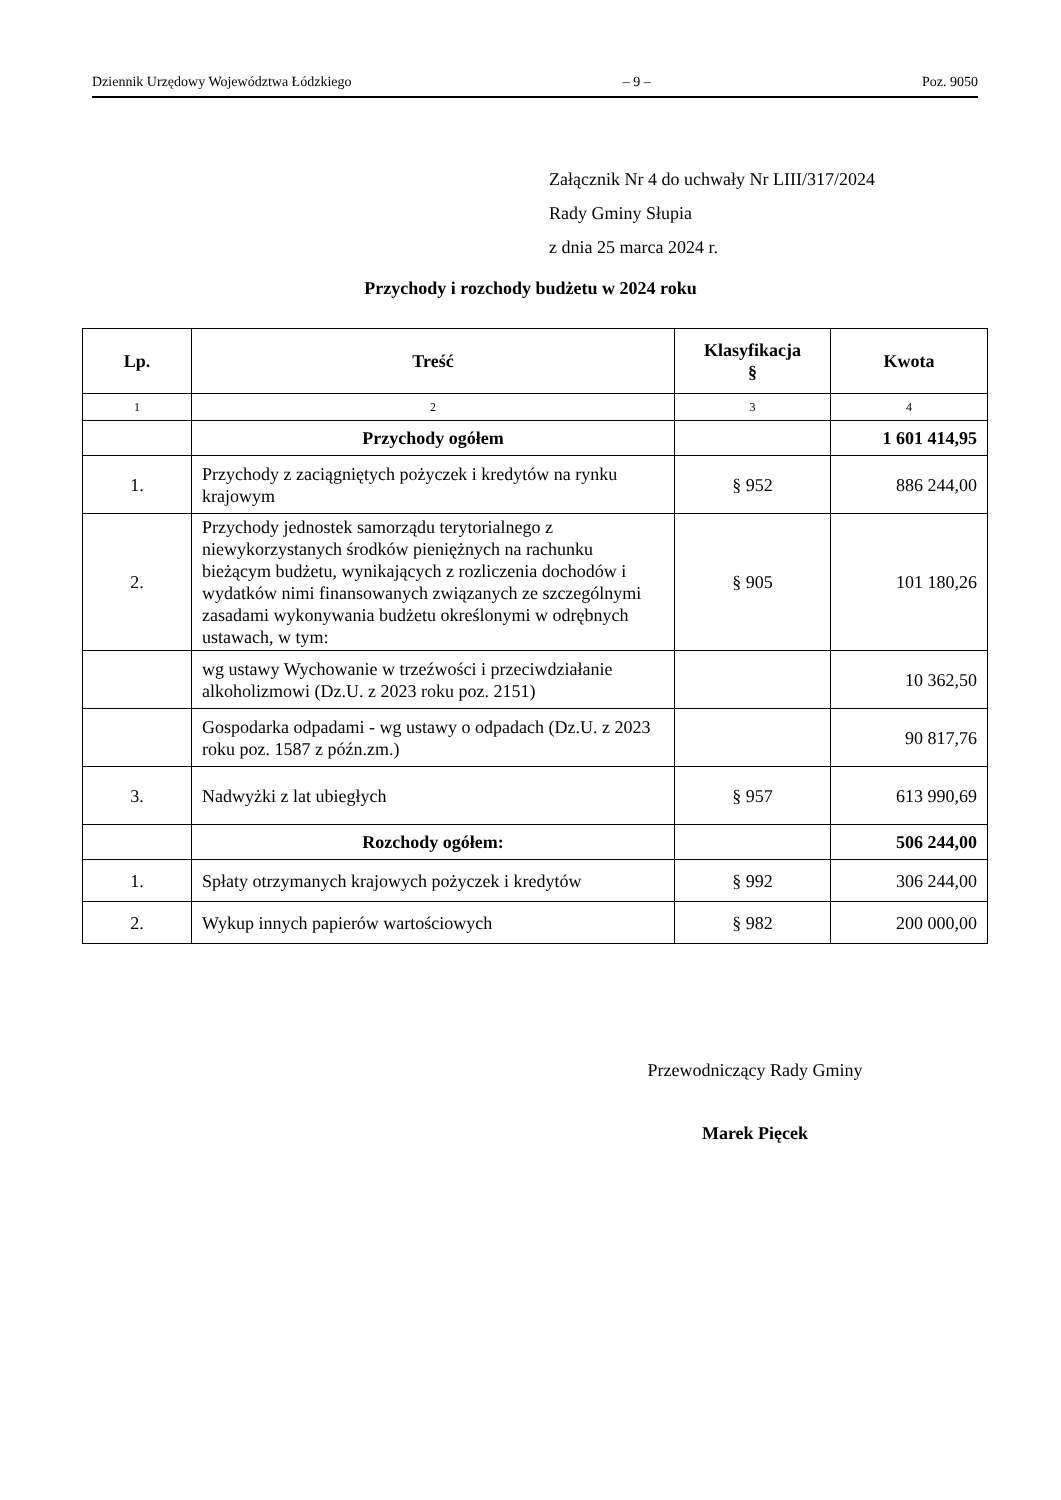Dziennik Urzędowy Województwa Łódzkiego – 9 – Poz. 9050
Załącznik Nr 4 do uchwały Nr LIII/317/2024
Rady Gminy Słupia
z dnia 25 marca 2024 r.
Przychody i rozchody budżetu w 2024 roku
| Lp. | Treść | Klasyfikacja § | Kwota |
| --- | --- | --- | --- |
| 1 | 2 | 3 | 4 |
| | Przychody ogółem | | 1 601 414,95 |
| 1. | Przychody z zaciągniętych pożyczek i kredytów na rynku krajowym | § 952 | 886 244,00 |
| 2. | Przychody jednostek samorządu terytorialnego z niewykorzystanych środków pieniężnych na rachunku bieżącym budżetu, wynikających z rozliczenia dochodów i wydatków nimi finansowanych związanych ze szczególnymi zasadami wykonywania budżetu określonymi w odrębnych ustawach, w tym: | § 905 | 101 180,26 |
| | wg ustawy Wychowanie w trzeźwości i przeciwdziałanie alkoholizmowi (Dz.U. z 2023 roku poz. 2151) | | 10 362,50 |
| | Gospodarka odpadami - wg ustawy o odpadach (Dz.U. z 2023 roku poz. 1587 z późn.zm.) | | 90 817,76 |
| 3. | Nadwyżki z lat ubiegłych | § 957 | 613 990,69 |
| | Rozchody ogółem: | | 506 244,00 |
| 1. | Spłaty otrzymanych krajowych pożyczek i kredytów | § 992 | 306 244,00 |
| 2. | Wykup innych papierów wartościowych | § 982 | 200 000,00 |
Przewodniczący Rady Gminy
Marek Pięcek